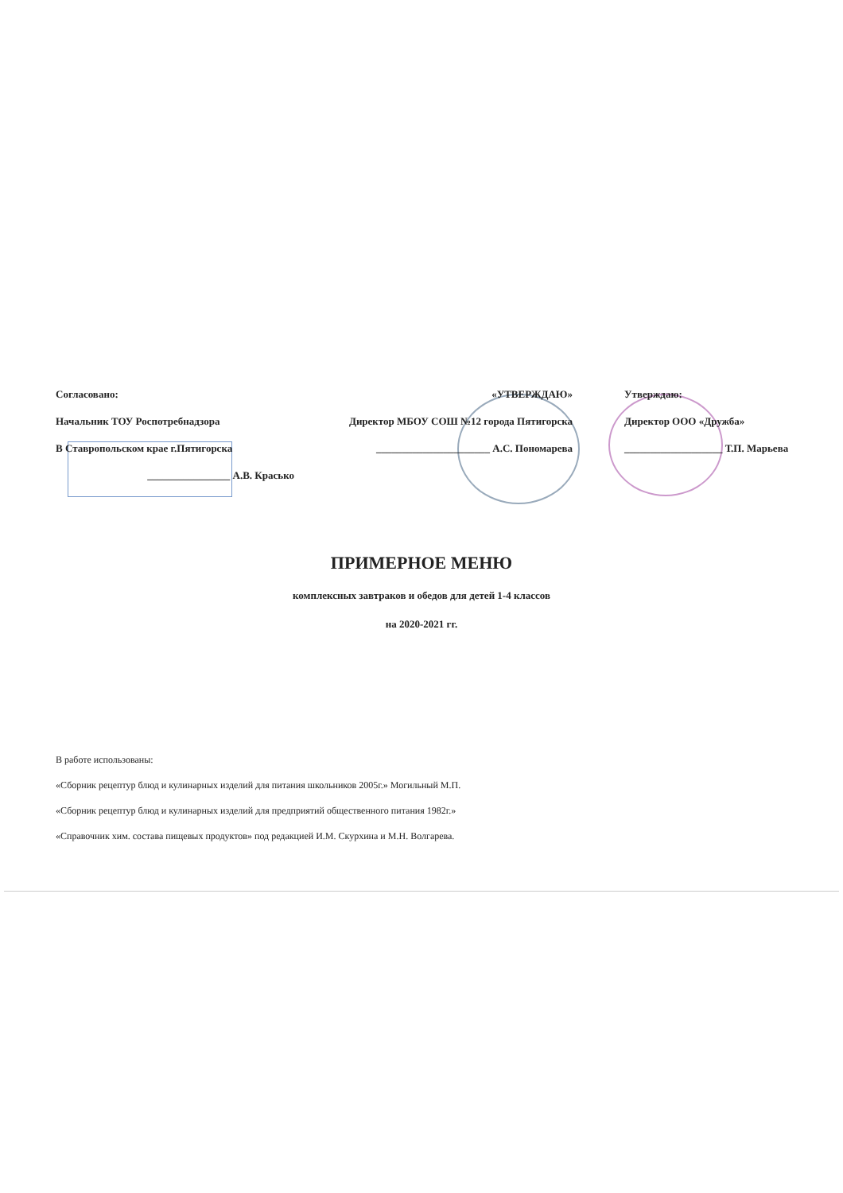Согласовано:
Начальник ТОУ Роспотребнадзора
В Ставропольском крае г.Пятигорска
________________ А.В. Красько
«УТВЕРЖДАЮ»
Директор МБОУ СОШ №12 города Пятигорска
______________________ А.С. Пономарева
Утверждаю:
Директор ООО «Дружба»
___________________ Т.П. Марьева
ПРИМЕРНОЕ МЕНЮ
комплексных завтраков и обедов для детей 1-4 классов
на 2020-2021 гг.
В работе использованы:
«Сборник рецептур блюд и кулинарных изделий для питания школьников 2005г.» Могильный М.П.
«Сборник рецептур блюд и кулинарных изделий для предприятий общественного питания 1982г.»
«Справочник хим. состава пищевых продуктов» под редакцией И.М. Скурхина и М.Н. Волгарева.